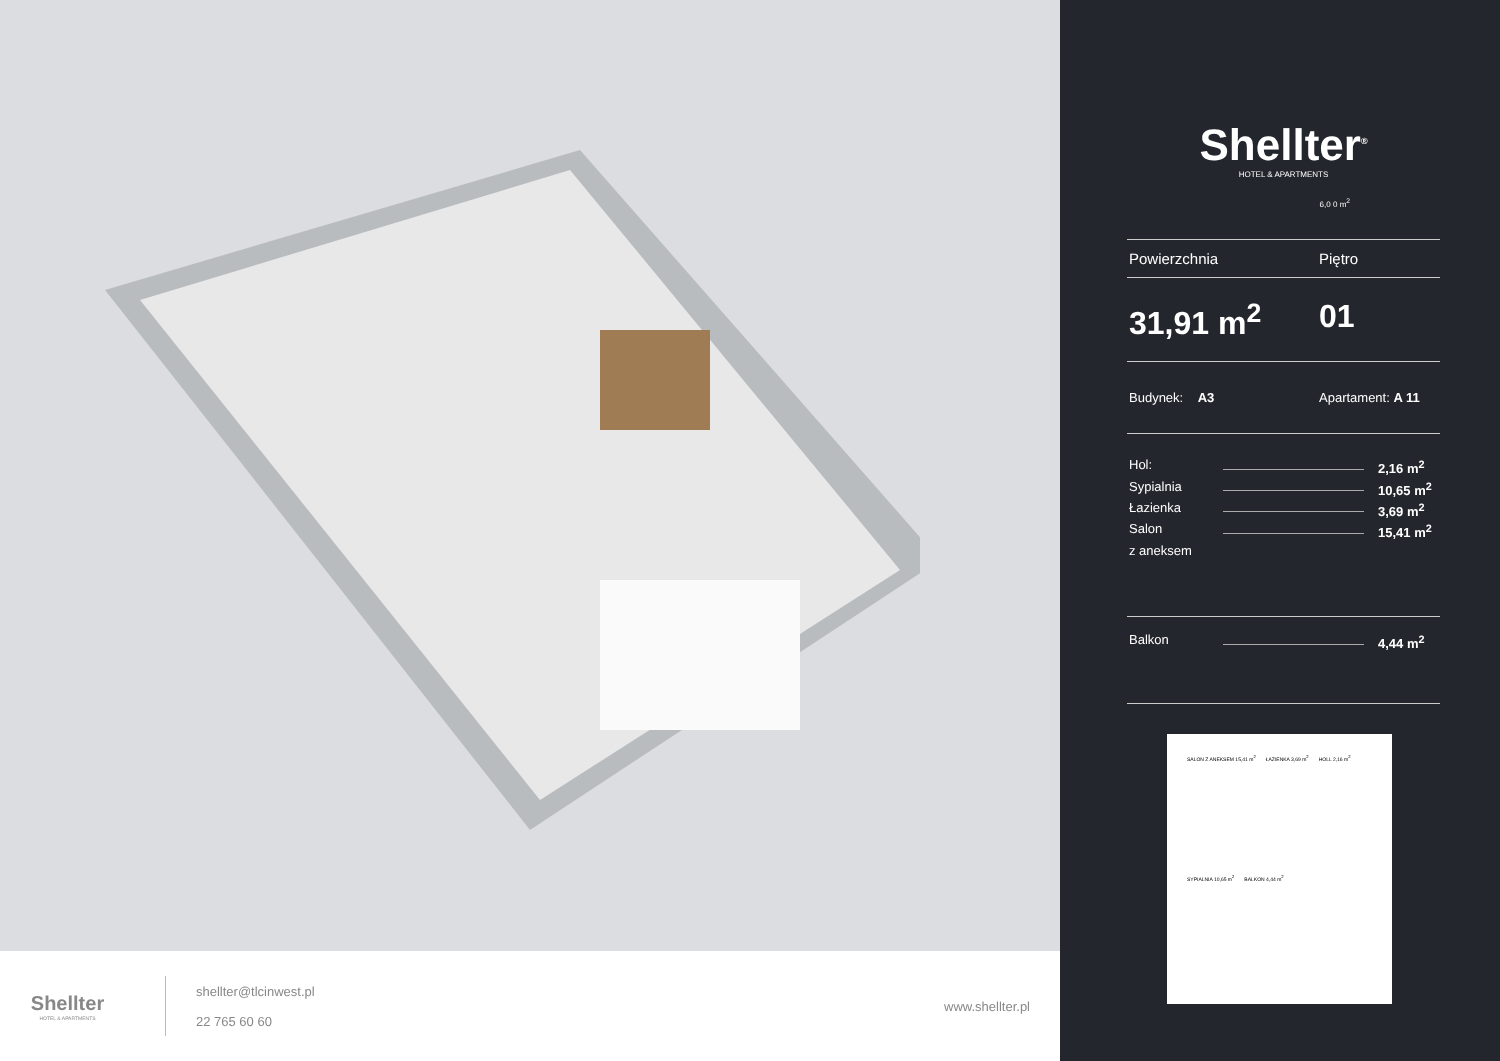Shellter
HOTEL & APARTMENTS
shellter@tlcinwest.pl
22 765 60 60
www.shellter.pl
Shellter<sup>®</sup>
HOTEL & APARTMENTS
6,0 0 m<sup>2</sup>
Powierzchnia Piętro
31,91 m<sup>2</sup> 01
Budynek: A3 Apartament: A 11
Hol: 2,16 m<sup>2</sup>
Sypialnia 10,65 m<sup>2</sup>
Łazienka 3,69 m<sup>2</sup>
Salon 15,41 m<sup>2</sup>
z aneksem
Balkon 4,44 m<sup>2</sup>
SALON Z ANEKSEM 15,41 m<sup>2</sup>
ŁAZIENKA 3,69 m<sup>2</sup>
HOLL 2,16 m<sup>2</sup>
SYPIALNIA 10,65 m<sup>2</sup>
BALKON 4,44 m<sup>2</sup>